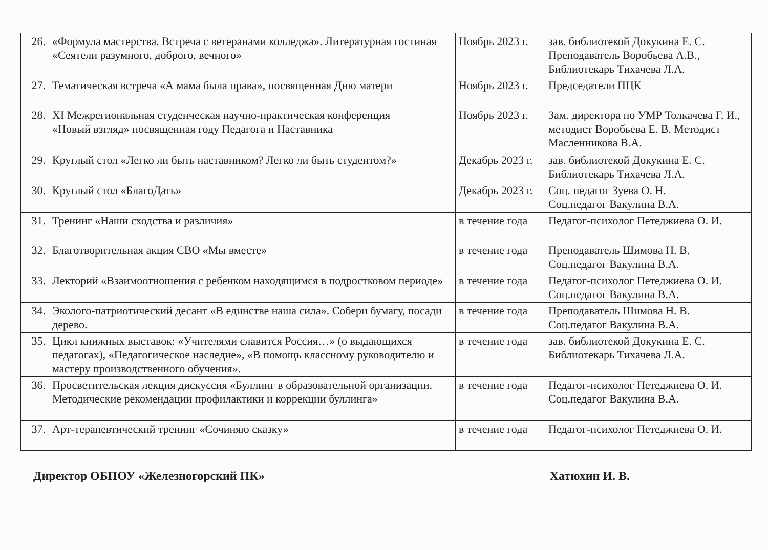| 26. | «Формула мастерства. Встреча с ветеранами колледжа». Литературная гостиная «Сеятели разумного, доброго, вечного» | Ноябрь 2023 г. | зав. библиотекой Докукина Е. С. Преподаватель Воробьева А.В., Библиотекарь Тихачева Л.А. |
| 27. | Тематическая встреча «А мама была права», посвященная Дню матери | Ноябрь 2023 г. | Председатели ПЦК |
| 28. | XI Межрегиональная студенческая научно-практическая конференция «Новый взгляд» посвященная году Педагога и Наставника | Ноябрь 2023 г. | Зам. директора по УМР Толкачева Г. И., методист Воробьева Е. В. Методист Масленникова В.А. |
| 29. | Круглый стол «Легко ли быть наставником? Легко ли быть студентом?» | Декабрь 2023 г. | зав. библиотекой Докукина Е. С. Библиотекарь Тихачева Л.А. |
| 30. | Круглый стол «БлагоДать» | Декабрь 2023 г. | Соц. педагог Зуева О. Н. Соц.педагог Вакулина В.А. |
| 31. | Тренинг «Наши сходства и различия» | в течение года | Педагог-психолог Петеджиева О. И. |
| 32. | Благотворительная акция СВО «Мы вместе» | в течение года | Преподаватель Шимова Н. В. Соц.педагог Вакулина В.А. |
| 33. | Лекторий «Взаимоотношения с ребенком находящимся в подростковом периоде» | в течение года | Педагог-психолог Петеджиева О. И. Соц.педагог Вакулина В.А. |
| 34. | Эколого-патриотический десант «В единстве наша сила». Собери бумагу, посади дерево. | в течение года | Преподаватель Шимова Н. В. Соц.педагог Вакулина В.А. |
| 35. | Цикл книжных выставок: «Учителями славится Россия…» (о выдающихся педагогах), «Педагогическое наследие», «В помощь классному руководителю и мастеру производственного обучения». | в течение года | зав. библиотекой Докукина Е. С. Библиотекарь Тихачева Л.А. |
| 36. | Просветительская лекция дискуссия «Буллинг в образовательной организации. Методические рекомендации профилактики и коррекции буллинга» | в течение года | Педагог-психолог Петеджиева О. И. Соц.педагог Вакулина В.А. |
| 37. | Арт-терапевтический тренинг «Сочиняю сказку» | в течение года | Педагог-психолог Петеджиева О. И. |
Директор ОБПОУ «Железногорский ПК» Хатюхин И. В.